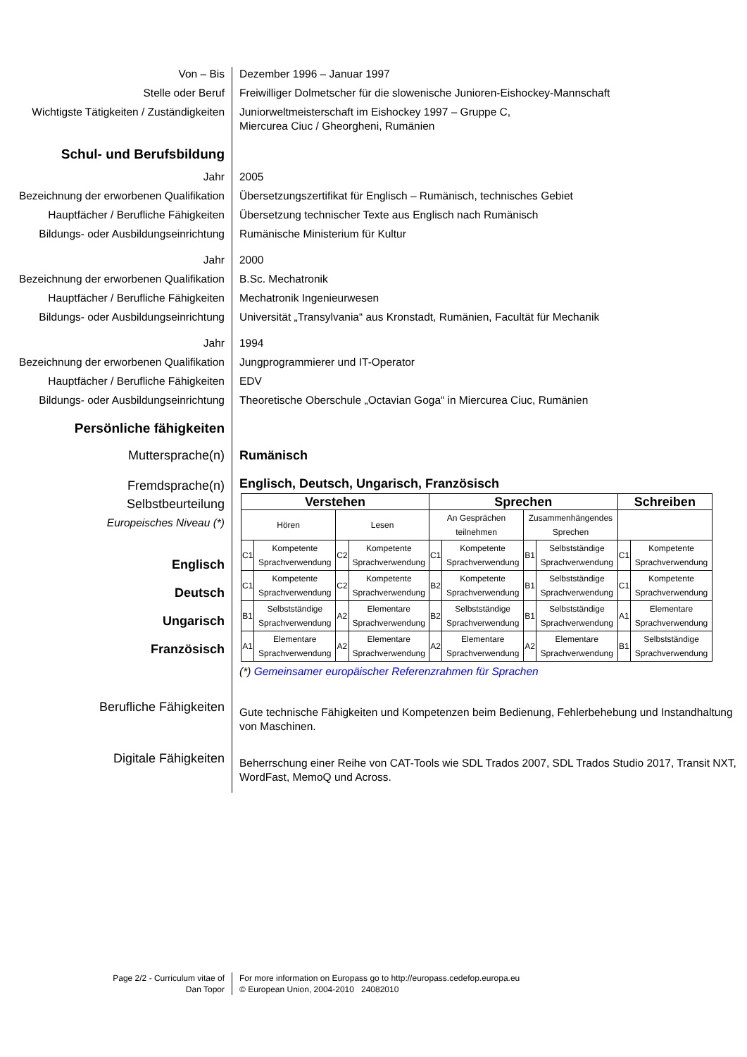Von – Bis Dezember 1996 – Januar 1997
Stelle oder Beruf Freiwilliger Dolmetscher für die slowenische Junioren-Eishockey-Mannschaft
Wichtigste Tätigkeiten / Zuständigkeiten
Juniorweltmeisterschaft im Eishockey 1997 – Gruppe C,
Miercurea Ciuc / Gheorgheni, Rumänien
Schul- und Berufsbildung
Jahr 2005
Bezeichnung der erworbenen Qualifikation
Übersetzungszertifikat für Englisch – Rumänisch, technisches Gebiet
Hauptfächer / Berufliche Fähigkeiten
Übersetzung technischer Texte aus Englisch nach Rumänisch
Bildungs- oder Ausbildungseinrichtung
Rumänische Ministerium für Kultur
Jahr 2000
Bezeichnung der erworbenen Qualifikation
B.Sc. Mechatronik
Hauptfächer / Berufliche Fähigkeiten
Mechatronik Ingenieurwesen
Bildungs- oder Ausbildungseinrichtung
Universität „Transylvania“ aus Kronstadt, Rumänien, Facultät für Mechanik
Jahr 1994
Bezeichnung der erworbenen Qualifikation
Jungprogrammierer und IT-Operator
Hauptfächer / Berufliche Fähigkeiten
EDV
Bildungs- oder Ausbildungseinrichtung
Theoretische Oberschule „Octavian Goga“ in Miercurea Ciuc, Rumänien
Persönliche fähigkeiten
Muttersprache(n) Rumänisch
Fremdsprache(n)
Selbstbeurteilung
Europeisches Niveau (*)
Englisch
Deutsch
Ungarisch
Französisch
Englisch, Deutsch, Ungarisch, Französisch
| Verstehen | | | | Sprechen | | | | Schreiben | |
| --- | --- | --- | --- | --- | --- | --- | --- | --- | --- |
| Hören | | Lesen | | An Gesprächen teilnehmen | | Zusammenhängendes Sprechen | | | |
| C1 | Kompetente Sprachverwendung | C2 | Kompetente Sprachverwendung | C1 | Kompetente Sprachverwendung | B1 | Selbstständige Sprachverwendung | C1 | Kompetente Sprachverwendung |
| C1 | Kompetente Sprachverwendung | C2 | Kompetente Sprachverwendung | B2 | Kompetente Sprachverwendung | B1 | Selbstständige Sprachverwendung | C1 | Kompetente Sprachverwendung |
| B1 | Selbstständige Sprachverwendung | A2 | Elementare Sprachverwendung | B2 | Selbstständige Sprachverwendung | B1 | Selbstständige Sprachverwendung | A1 | Elementare Sprachverwendung |
| A1 | Elementare Sprachverwendung | A2 | Elementare Sprachverwendung | A2 | Elementare Sprachverwendung | A2 | Elementare Sprachverwendung | B1 | Selbstständige Sprachverwendung |
(*) Gemeinsamer europäischer Referenzrahmen für Sprachen
Berufliche Fähigkeiten
Gute technische Fähigkeiten und Kompetenzen beim Bedienung, Fehlerbehebung und Instandhaltung von Maschinen.
Digitale Fähigkeiten
Beherrschung einer Reihe von CAT-Tools wie SDL Trados 2007, SDL Trados Studio 2017, Transit NXT, WordFast, MemoQ und Across.
Page 2/2 - Curriculum vitae of
Dan Topor
For more information on Europass go to http://europass.cedefop.europa.eu
© European Union, 2004-2010 24082010